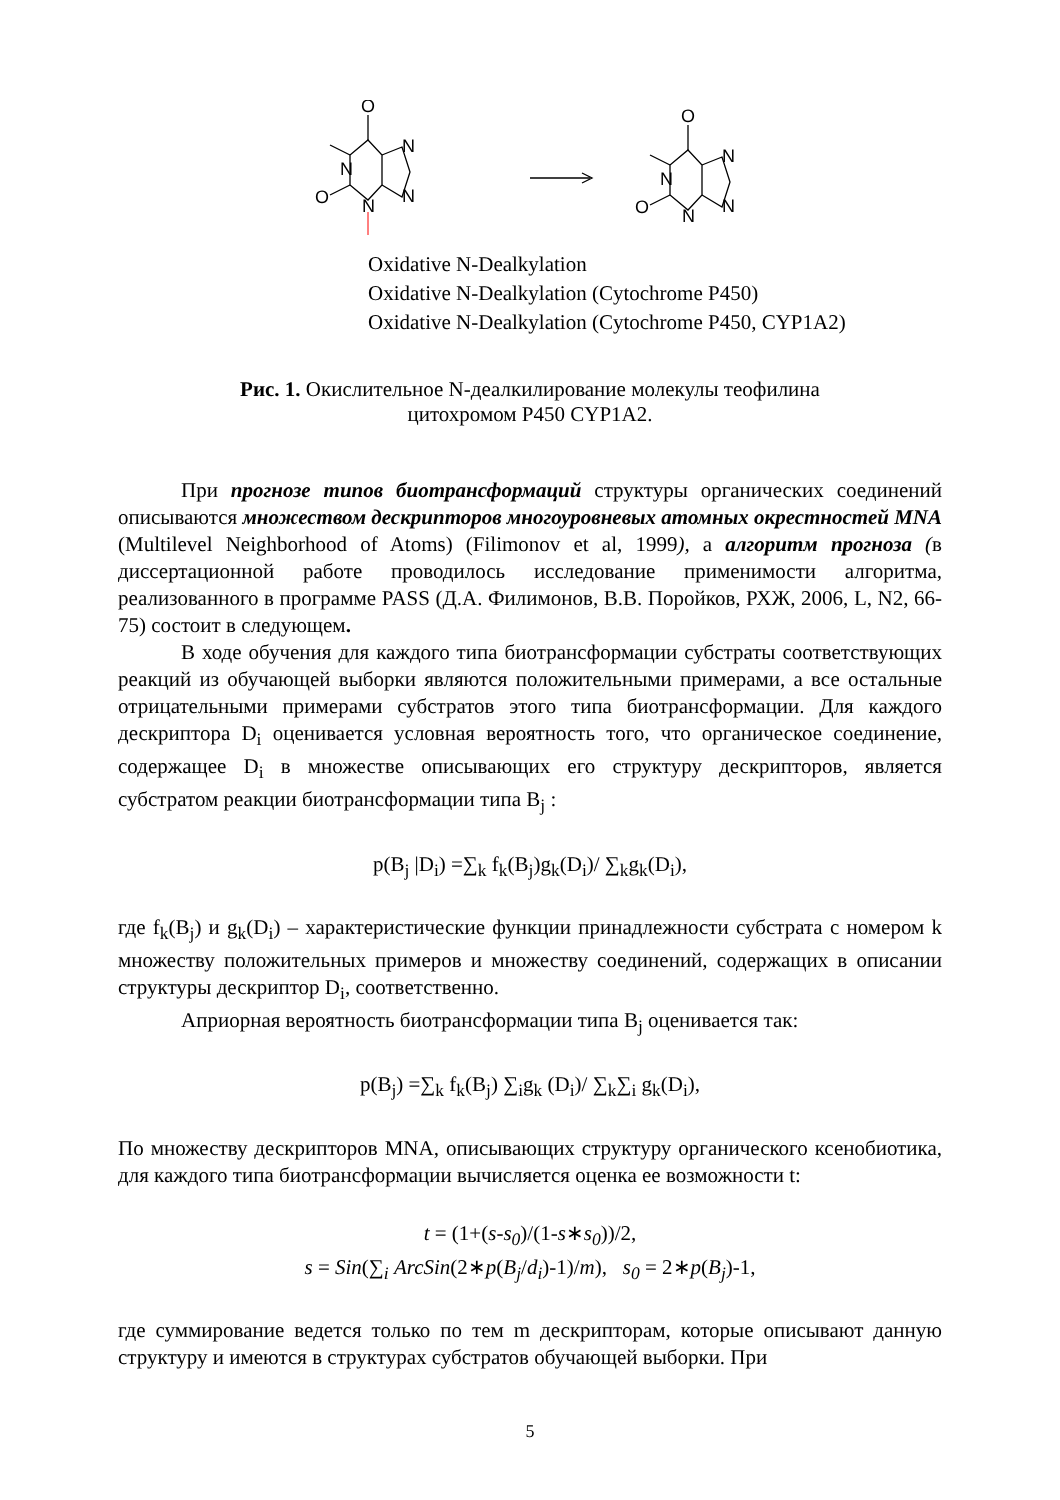O
N
N
N
N
O
O
N
N
N
N
O
Oxidative N-Dealkylation
Oxidative N-Dealkylation (Cytochrome P450)
Oxidative N-Dealkylation (Cytochrome P450, CYP1A2)
Рис. 1. Окислительное N-деалкилирование молекулы теофилина
цитохромом P450 CYP1A2.
При прогнозе типов биотрансформаций структуры органических соединений описываются множеством дескрипторов многоуровневых атомных окрестностей MNA (Multilevel Neighborhood of Atoms) (Filimonov et al, 1999), а алгоритм прогноза (в диссертационной работе проводилось исследование применимости алгоритма, реализованного в программе PASS (Д.А. Филимонов, В.В. Поройков, РХЖ, 2006, L, N2, 66-75) состоит в следующем.
В ходе обучения для каждого типа биотрансформации субстраты соответствующих реакций из обучающей выборки являются положительными примерами, а все остальные отрицательными примерами субстратов этого типа биотрансформации. Для каждого дескриптора D<sub>i</sub> оценивается условная вероятность того, что органическое соединение, содержащее D<sub>i</sub> в множестве описывающих его структуру дескрипторов, является субстратом реакции биотрансформации типа B<sub>j</sub> :
p(B<sub>j</sub> |D<sub>i</sub>) =∑<sub>k</sub> f<sub>k</sub>(B<sub>j</sub>)g<sub>k</sub>(D<sub>i</sub>)/ ∑<sub>k</sub>g<sub>k</sub>(D<sub>i</sub>),
где f<sub>k</sub>(B<sub>j</sub>) и g<sub>k</sub>(D<sub>i</sub>) – характеристические функции принадлежности субстрата с номером k множеству положительных примеров и множеству соединений, содержащих в описании структуры дескриптор D<sub>i</sub>, соответственно.
Априорная вероятность биотрансформации типа B<sub>j</sub> оценивается так:
p(B<sub>j</sub>) =∑<sub>k</sub> f<sub>k</sub>(B<sub>j</sub>) ∑<sub>i</sub>g<sub>k</sub> (D<sub>i</sub>)/ ∑<sub>k</sub>∑<sub>i</sub> g<sub>k</sub>(D<sub>i</sub>),
По множеству дескрипторов MNA, описывающих структуру органического ксенобиотика, для каждого типа биотрансформации вычисляется оценка ее возможности t:
t = (1+(s-s<sub>0</sub>)/(1-s∗s<sub>0</sub>))/2,
s = Sin(∑<sub>i</sub> ArcSin(2∗p(B<sub>j</sub>/d<sub>i</sub>)-1)/m), s<sub>0</sub> = 2∗p(B<sub>j</sub>)-1,
где суммирование ведется только по тем m дескрипторам, которые описывают данную структуру и имеются в структурах субстратов обучающей выборки. При
5